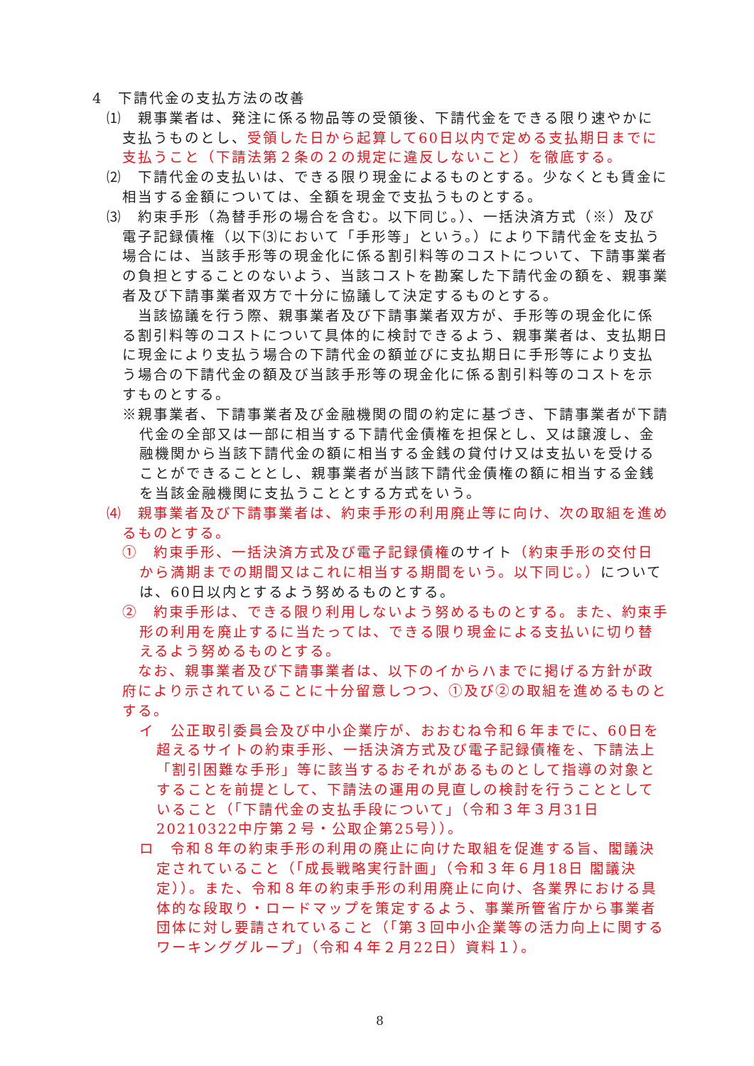4　下請代金の支払方法の改善
⑴　親事業者は、発注に係る物品等の受領後、下請代金をできる限り速やかに支払うものとし、受領した日から起算して60日以内で定める支払期日までに支払うこと（下請法第２条の２の規定に違反しないこと）を徹底する。
⑵　下請代金の支払いは、できる限り現金によるものとする。少なくとも賃金に相当する金額については、全額を現金で支払うものとする。
⑶　約束手形（為替手形の場合を含む。以下同じ。）、一括決済方式（※）及び電子記録債権（以下⑶において「手形等」という。）により下請代金を支払う場合には、当該手形等の現金化に係る割引料等のコストについて、下請事業者の負担とすることのないよう、当該コストを勘案した下請代金の額を、親事業者及び下請事業者双方で十分に協議して決定するものとする。
当該協議を行う際、親事業者及び下請事業者双方が、手形等の現金化に係る割引料等のコストについて具体的に検討できるよう、親事業者は、支払期日に現金により支払う場合の下請代金の額並びに支払期日に手形等により支払う場合の下請代金の額及び当該手形等の現金化に係る割引料等のコストを示すものとする。
※親事業者、下請事業者及び金融機関の間の約定に基づき、下請事業者が下請代金の全部又は一部に相当する下請代金債権を担保とし、又は譲渡し、金融機関から当該下請代金の額に相当する金銭の貸付け又は支払いを受けることができることとし、親事業者が当該下請代金債権の額に相当する金銭を当該金融機関に支払うこととする方式をいう。
⑷　親事業者及び下請事業者は、約束手形の利用廃止等に向け、次の取組を進めるものとする。
①　約束手形、一括決済方式及び電子記録債権のサイト（約束手形の交付日から満期までの期間又はこれに相当する期間をいう。以下同じ。）については、60日以内とするよう努めるものとする。
②　約束手形は、できる限り利用しないよう努めるものとする。また、約束手形の利用を廃止するに当たっては、できる限り現金による支払いに切り替えるよう努めるものとする。
なお、親事業者及び下請事業者は、以下のイからハまでに掲げる方針が政府により示されていることに十分留意しつつ、①及び②の取組を進めるものとする。
イ　公正取引委員会及び中小企業庁が、おおむね令和６年までに、60日を超えるサイトの約束手形、一括決済方式及び電子記録債権を、下請法上「割引困難な手形」等に該当するおそれがあるものとして指導の対象とすることを前提として、下請法の運用の見直しの検討を行うこととしていること（「下請代金の支払手段について」（令和３年３月31日 20210322中庁第２号・公取企第25号））。
ロ　令和８年の約束手形の利用の廃止に向けた取組を促進する旨、閣議決定されていること（「成長戦略実行計画」（令和３年６月18日 閣議決定））。また、令和８年の約束手形の利用廃止に向け、各業界における具体的な段取り・ロードマップを策定するよう、事業所管省庁から事業者団体に対し要請されていること（「第３回中小企業等の活力向上に関するワーキンググループ」（令和４年２月22日）資料１）。
8